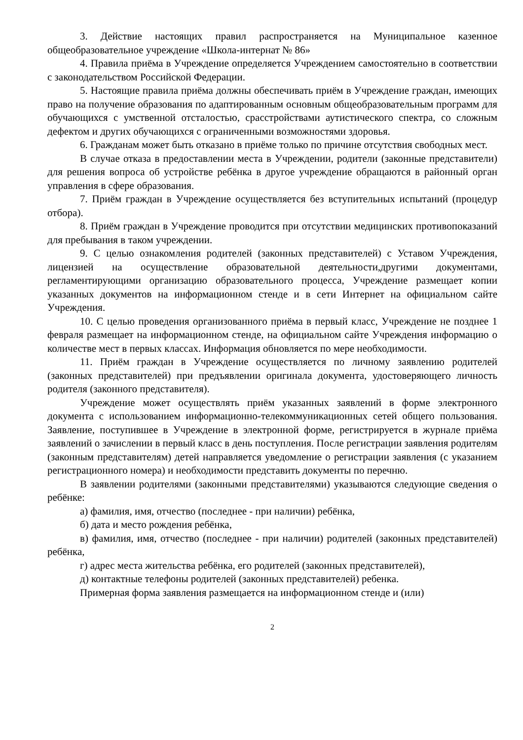3. Действие настоящих правил распространяется на Муниципальное казенное общеобразовательное учреждение «Школа-интернат № 86»
4. Правила приёма в Учреждение определяется Учреждением самостоятельно в соответствии с законодательством Российской Федерации.
5. Настоящие правила приёма должны обеспечивать приём в Учреждение граждан, имеющих право на получение образования по адаптированным основным общеобразовательным программ для обучающихся с умственной отсталостью, срасстройствами аутистического спектра, со сложным дефектом и других обучающихся с ограниченными возможностями здоровья.
6. Гражданам может быть отказано в приёме только по причине отсутствия свободных мест.
В случае отказа в предоставлении места в Учреждении, родители (законные представители) для решения вопроса об устройстве ребёнка в другое учреждение обращаются в районный орган управления в сфере образования.
7. Приём граждан в Учреждение осуществляется без вступительных испытаний (процедур отбора).
8. Приём граждан в Учреждение проводится при отсутствии медицинских противопоказаний для пребывания в таком учреждении.
9. С целью ознакомления родителей (законных представителей) с Уставом Учреждения, лицензией на осуществление образовательной деятельности,другими документами, регламентирующими организацию образовательного процесса, Учреждение размещает копии указанных документов на информационном стенде и в сети Интернет на официальном сайте Учреждения.
10. С целью проведения организованного приёма в первый класс, Учреждение не позднее 1 февраля размещает на информационном стенде, на официальном сайте Учреждения информацию о количестве мест в первых классах. Информация обновляется по мере необходимости.
11. Приём граждан в Учреждение осуществляется по личному заявлению родителей (законных представителей) при предъявлении оригинала документа, удостоверяющего личность родителя (законного представителя).
Учреждение может осуществлять приём указанных заявлений в форме электронного документа с использованием информационно-телекоммуникационных сетей общего пользования. Заявление, поступившее в Учреждение в электронной форме, регистрируется в журнале приёма заявлений о зачислении в первый класс в день поступления. После регистрации заявления родителям (законным представителям) детей направляется уведомление о регистрации заявления (с указанием регистрационного номера) и необходимости представить документы по перечню.
В заявлении родителями (законными представителями) указываются следующие сведения о ребёнке:
а) фамилия, имя, отчество (последнее - при наличии) ребёнка,
б) дата и место рождения ребёнка,
в) фамилия, имя, отчество (последнее - при наличии) родителей (законных представителей) ребёнка,
г) адрес места жительства ребёнка, его родителей (законных представителей),
д) контактные телефоны родителей (законных представителей) ребенка.
Примерная форма заявления размещается на информационном стенде и (или)
2